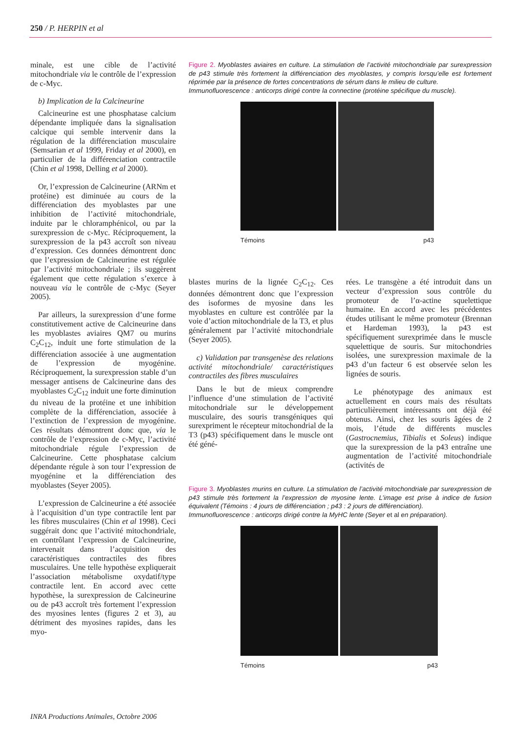250 / P. HERPIN et al
minale, est une cible de l’activité mitochondriale via le contrôle de l’expression de c-Myc.
b) Implication de la Calcineurine
Calcineurine est une phosphatase calcium dépendante impliquée dans la signalisation calcique qui semble intervenir dans la régulation de la différenciation musculaire (Semsarian et al 1999, Friday et al 2000), en particulier de la différenciation contractile (Chin et al 1998, Delling et al 2000).
Or, l’expression de Calcineurine (ARNm et protéine) est diminuée au cours de la différenciation des myoblastes par une inhibition de l’activité mitochondriale, induite par le chloramphénicol, ou par la surexpression de c-Myc. Réciproquement, la surexpression de la p43 accroît son niveau d’expression. Ces données démontrent donc que l’expression de Calcineurine est régulée par l’activité mitochondriale ; ils suggèrent également que cette régulation s’exerce à nouveau via le contrôle de c-Myc (Seyer 2005).
Par ailleurs, la surexpression d’une forme constitutivement active de Calcineurine dans les myoblastes aviaires QM7 ou murins C<sub>2</sub>C<sub>12</sub>, induit une forte stimulation de la différenciation associée à une augmentation de l’expression de myogénine. Réciproquement, la surexpression stable d’un messager antisens de Calcineurine dans des myoblastes C<sub>2</sub>C<sub>12</sub> induit une forte diminution du niveau de la protéine et une inhibition complète de la différenciation, associée à l’extinction de l’expression de myogénine. Ces résultats démontrent donc que, via le contrôle de l’expression de c-Myc, l’activité mitochondriale régule l’expression de Calcineurine. Cette phosphatase calcium dépendante régule à son tour l’expression de myogénine et la différenciation des myoblastes (Seyer 2005).
L’expression de Calcineurine a été associée à l’acquisition d’un type contractile lent par les fibres musculaires (Chin et al 1998). Ceci suggérait donc que l’activité mitochondriale, en contrôlant l’expression de Calcineurine, intervenait dans l’acquisition des caractéristiques contractiles des fibres musculaires. Une telle hypothèse expliquerait l’association métabolisme oxydatif/type contractile lent. En accord avec cette hypothèse, la surexpression de Calcineurine ou de p43 accroît très fortement l’expression des myosines lentes (figures 2 et 3), au détriment des myosines rapides, dans les myo-
Figure 2. Myoblastes aviaires en culture. La stimulation de l’activité mitochondriale par surexpression de p43 stimule très fortement la différenciation des myoblastes, y compris lorsqu’elle est fortement réprimée par la présence de fortes concentrations de sérum dans le milieu de culture.
Immunofluorescence : anticorps dirigé contre la connectine (protéine spécifique du muscle).
Témoins p43
blastes murins de la lignée C<sub>2</sub>C<sub>12</sub>. Ces données démontrent donc que l’expression des isoformes de myosine dans les myoblastes en culture est contrôlée par la voie d’action mitochondriale de la T3, et plus généralement par l’activité mitochondriale (Seyer 2005).
c) Validation par transgenèse des relations activité mitochondriale/ caractéristiques contractiles des fibres musculaires
Dans le but de mieux comprendre l’influence d’une stimulation de l’activité mitochondriale sur le développement musculaire, des souris transgéniques qui surexpriment le récepteur mitochondrial de la T3 (p43) spécifiquement dans le muscle ont été géné-
rées. Le transgène a été introduit dans un vecteur d’expression sous contrôle du promoteur de l’α-actine squelettique humaine. En accord avec les précédentes études utilisant le même promoteur (Brennan et Hardeman 1993), la p43 est spécifiquement surexprimée dans le muscle squelettique de souris. Sur mitochondries isolées, une surexpression maximale de la p43 d’un facteur 6 est observée selon les lignées de souris.
Le phénotypage des animaux est actuellement en cours mais des résultats particulièrement intéressants ont déjà été obtenus. Ainsi, chez les souris âgées de 2 mois, l’étude de différents muscles (Gastrocnemius, Tibialis et Soleus) indique que la surexpression de la p43 entraîne une augmentation de l’activité mitochondriale (activités de
Figure 3. Myoblastes murins en culture. La stimulation de l’activité mitochondriale par surexpression de p43 stimule très fortement la l’expression de myosine lente. L’image est prise à indice de fusion équivalent (Témoins : 4 jours de différenciation ; p43 : 2 jours de différenciation).
Immunofluorescence : anticorps dirigé contre la MyHC lente (Seyer et al en préparation).
Témoins p43
INRA Productions Animales, Octobre 2006